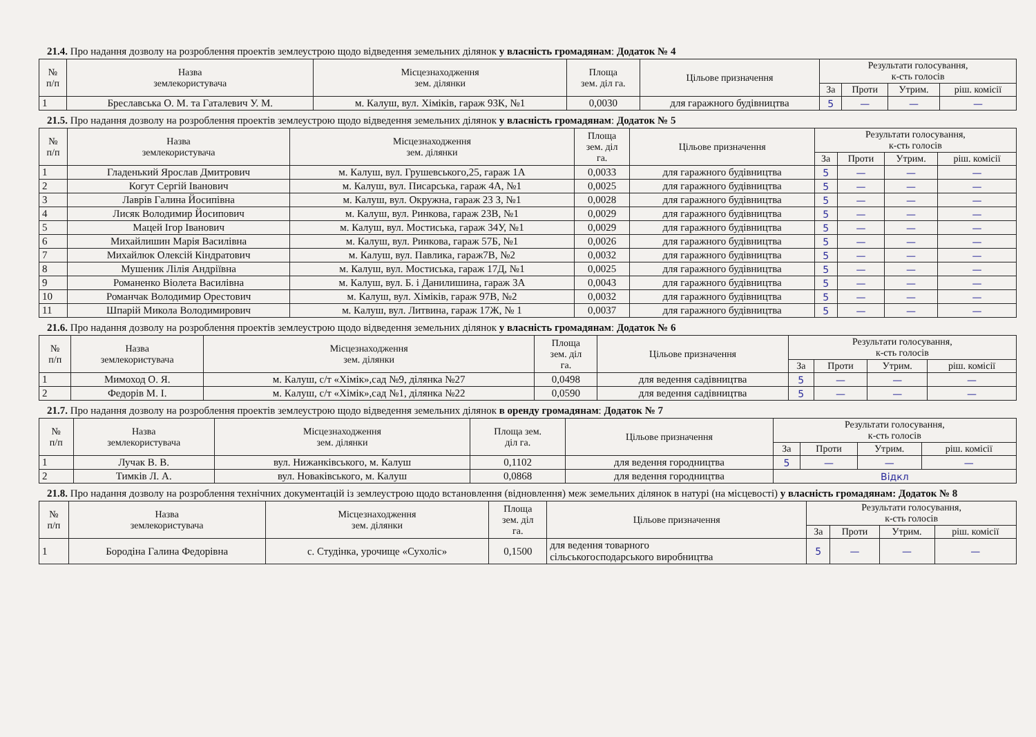21.4. Про надання дозволу на розроблення проектів землеустрою щодо відведення земельних ділянок у власність громадянам: Додаток № 4
| № п/п | Назва землекористувача | Місцезнаходження зем. ділянки | Площа зем. діл га. | Цільове призначення | Результати голосування, к-сть голосів | | | |
| --- | --- | --- | --- | --- | --- | --- | --- | --- |
| | | | | | За | Проти | Утрим. | ріш. комісії |
| 1 | Бреславська О. М. та Гаталевич У. М. | м. Калуш, вул. Хіміків, гараж 93К, №1 | 0,0030 | для гаражного будівництва | 5 | — | — | — |
21.5. Про надання дозволу на розроблення проектів землеустрою щодо відведення земельних ділянок у власність громадянам: Додаток № 5
| № п/п | Назва землекористувача | Місцезнаходження зем. ділянки | Площа зем. діл га. | Цільове призначення | Результати голосування, к-сть голосів | | | |
| --- | --- | --- | --- | --- | --- | --- | --- | --- |
| | | | | | За | Проти | Утрим. | ріш. комісії |
| 1 | Гладенький Ярослав Дмитрович | м. Калуш, вул. Грушевського,25, гараж 1А | 0,0033 | для гаражного будівництва | 5 | — | — | — |
| 2 | Когут Сергій Іванович | м. Калуш, вул. Писарська, гараж 4А, №1 | 0,0025 | для гаражного будівництва | 5 | — | — | — |
| 3 | Лаврів Галина Йосипівна | м. Калуш, вул. Окружна, гараж 23 З, №1 | 0,0028 | для гаражного будівництва | 5 | — | — | — |
| 4 | Лисяк Володимир Йосипович | м. Калуш, вул. Ринкова, гараж 23В, №1 | 0,0029 | для гаражного будівництва | 5 | — | — | — |
| 5 | Мацей Ігор Іванович | м. Калуш, вул. Мостиська, гараж 34У, №1 | 0,0029 | для гаражного будівництва | 5 | — | — | — |
| 6 | Михайлишин Марія Василівна | м. Калуш, вул. Ринкова, гараж 57Б, №1 | 0,0026 | для гаражного будівництва | 5 | — | — | — |
| 7 | Михайлюк Олексій Кіндратович | м. Калуш, вул. Павлика, гараж7В, №2 | 0,0032 | для гаражного будівництва | 5 | — | — | — |
| 8 | Мушеник Лілія Андріївна | м. Калуш, вул. Мостиська, гараж 17Д, №1 | 0,0025 | для гаражного будівництва | 5 | — | — | — |
| 9 | Романенко Віолета Василівна | м. Калуш, вул. Б. і Данилишина, гараж 3А | 0,0043 | для гаражного будівництва | 5 | — | — | — |
| 10 | Романчак Володимир Орестович | м. Калуш, вул. Хіміків, гараж 97В, №2 | 0,0032 | для гаражного будівництва | 5 | — | — | — |
| 11 | Шпарій Микола Володимирович | м. Калуш, вул. Литвина, гараж 17Ж, № 1 | 0,0037 | для гаражного будівництва | 5 | — | — | — |
21.6. Про надання дозволу на розроблення проектів землеустрою щодо відведення земельних ділянок у власність громадянам: Додаток № 6
| № п/п | Назва землекористувача | Місцезнаходження зем. ділянки | Площа зем. діл га. | Цільове призначення | Результати голосування, к-сть голосів | | | |
| --- | --- | --- | --- | --- | --- | --- | --- | --- |
| | | | | | За | Проти | Утрим. | ріш. комісії |
| 1 | Мимоход О. Я. | м. Калуш, с/т «Хімік»,сад №9, ділянка №27 | 0,0498 | для ведення садівництва | 5 | — | — | — |
| 2 | Федорів М. І. | м. Калуш, с/т «Хімік»,сад №1, ділянка №22 | 0,0590 | для ведення садівництва | 5 | — | — | — |
21.7. Про надання дозволу на розроблення проектів землеустрою щодо відведення земельних ділянок в оренду громадянам: Додаток № 7
| № п/п | Назва землекористувача | Місцезнаходження зем. ділянки | Площа зем. діл га. | Цільове призначення | Результати голосування, к-сть голосів | | | |
| --- | --- | --- | --- | --- | --- | --- | --- | --- |
| | | | | | За | Проти | Утрим. | ріш. комісії |
| 1 | Лучак В. В. | вул. Нижанківського, м. Калуш | 0,1102 | для ведення городництва | 5 | — | — | — |
| 2 | Тимків Л. А. | вул. Новаківського, м. Калуш | 0,0868 | для ведення городництва | Відкл | | | |
21.8. Про надання дозволу на розроблення технічних документацій із землеустрою щодо встановлення (відновлення) меж земельних ділянок в натурі (на місцевості) у власність громадянам: Додаток № 8
| № п/п | Назва землекористувача | Місцезнаходження зем. ділянки | Площа зем. діл га. | Цільове призначення | Результати голосування, к-сть голосів | | | |
| --- | --- | --- | --- | --- | --- | --- | --- | --- |
| | | | | | За | Проти | Утрим. | ріш. комісії |
| 1 | Бородіна Галина Федорівна | с. Студінка, урочище «Сухоліс» | 0,1500 | для ведення товарного сільськогосподарського виробництва | 5 | — | — | — |